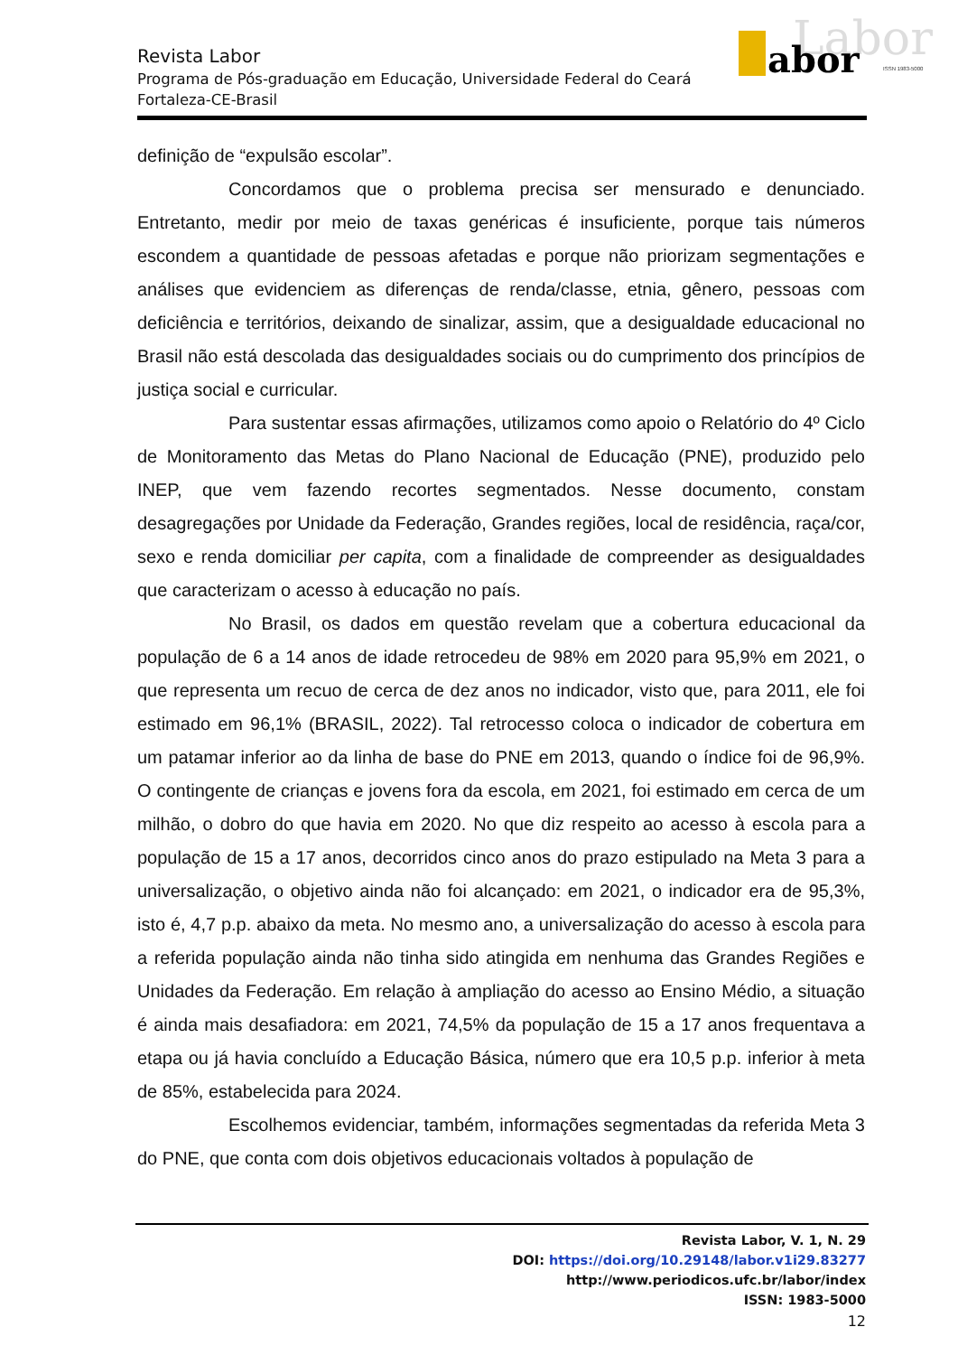Revista Labor
Programa de Pós-graduação em Educação, Universidade Federal do Ceará
Fortaleza-CE-Brasil
Labor
abor
ISSN 1983-5000
definição de “expulsão escolar”.
Concordamos que o problema precisa ser mensurado e denunciado. Entretanto, medir por meio de taxas genéricas é insuficiente, porque tais números escondem a quantidade de pessoas afetadas e porque não priorizam segmentações e análises que evidenciem as diferenças de renda/classe, etnia, gênero, pessoas com deficiência e territórios, deixando de sinalizar, assim, que a desigualdade educacional no Brasil não está descolada das desigualdades sociais ou do cumprimento dos princípios de justiça social e curricular.
Para sustentar essas afirmações, utilizamos como apoio o Relatório do 4º Ciclo de Monitoramento das Metas do Plano Nacional de Educação (PNE), produzido pelo INEP, que vem fazendo recortes segmentados. Nesse documento, constam desagregações por Unidade da Federação, Grandes regiões, local de residência, raça/cor, sexo e renda domiciliar per capita, com a finalidade de compreender as desigualdades que caracterizam o acesso à educação no país.
No Brasil, os dados em questão revelam que a cobertura educacional da população de 6 a 14 anos de idade retrocedeu de 98% em 2020 para 95,9% em 2021, o que representa um recuo de cerca de dez anos no indicador, visto que, para 2011, ele foi estimado em 96,1% (BRASIL, 2022). Tal retrocesso coloca o indicador de cobertura em um patamar inferior ao da linha de base do PNE em 2013, quando o índice foi de 96,9%. O contingente de crianças e jovens fora da escola, em 2021, foi estimado em cerca de um milhão, o dobro do que havia em 2020. No que diz respeito ao acesso à escola para a população de 15 a 17 anos, decorridos cinco anos do prazo estipulado na Meta 3 para a universalização, o objetivo ainda não foi alcançado: em 2021, o indicador era de 95,3%, isto é, 4,7 p.p. abaixo da meta. No mesmo ano, a universalização do acesso à escola para a referida população ainda não tinha sido atingida em nenhuma das Grandes Regiões e Unidades da Federação. Em relação à ampliação do acesso ao Ensino Médio, a situação é ainda mais desafiadora: em 2021, 74,5% da população de 15 a 17 anos frequentava a etapa ou já havia concluído a Educação Básica, número que era 10,5 p.p. inferior à meta de 85%, estabelecida para 2024.
Escolhemos evidenciar, também, informações segmentadas da referida Meta 3 do PNE, que conta com dois objetivos educacionais voltados à população de
Revista Labor, V. 1, N. 29
DOI: https://doi.org/10.29148/labor.v1i29.83277
http://www.periodicos.ufc.br/labor/index
ISSN: 1983-5000
12